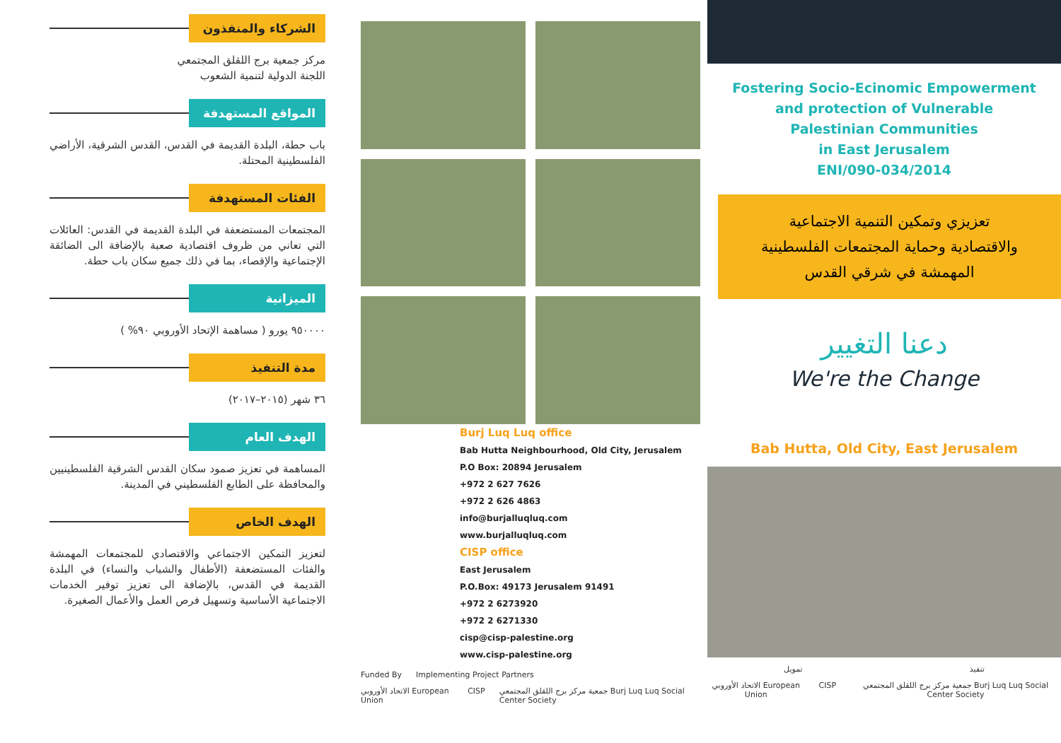الشركاء والمنفذون
مركز جمعية برج اللقلق المجتمعي
اللجنة الدولية لتنمية الشعوب
المواقع المستهدفة
باب حطة، البلدة القديمة في القدس، القدس الشرقية، الأراضي الفلسطينية المحتلة.
الفئات المستهدفة
المجتمعات المستضعفة في البلدة القديمة في القدس: العائلات التي تعاني من ظروف اقتصادية صعبة بالإضافة الى الضائقة الإجتماعية والإقصاء، بما في ذلك جميع سكان باب حطة.
الميزانية
٩٥٠٠٠٠ يورو ( مساهمة الإتحاد الأوروبي ٩٠% )
مدة التنفيذ
٣٦ شهر (٢٠١٥–٢٠١٧)
الهدف العام
المساهمة في تعزيز صمود سكان القدس الشرقية الفلسطينيين والمحافظة على الطابع الفلسطيني في المدينة.
الهدف الخاص
لتعزيز التمكين الاجتماعي والاقتصادي للمجتمعات المهمشة والفئات المستضعفة (الأطفال والشباب والنساء) في البلدة القديمة في القدس، بالإضافة الى تعزيز توفير الخدمات الاجتماعية الأساسية وتسهيل فرص العمل والأعمال الصغيرة.
Burj Luq Luq office
Bab Hutta Neighbourhood, Old City, Jerusalem
P.O Box: 20894 Jerusalem
+972 2 627 7626
+972 2 626 4863
info@burjalluqluq.com
www.burjalluqluq.com
CISP office
East Jerusalem
P.O.Box: 49173 Jerusalem 91491
+972 2 6273920
+972 2 6271330
cisp@cisp-palestine.org
www.cisp-palestine.org
Funded By Implementing Project Partners
الاتحاد الأوروبي European Union CISP جمعية مركز برج اللقلق المجتمعي Burj Luq Luq Social Center Society
Fostering Socio-Ecinomic Empowerment
and protection of Vulnerable
Palestinian Communities
in East Jerusalem
ENI/090-034/2014
تعزيزي وتمكين التنمية الاجتماعية
والاقتصادية وحماية المجتمعات الفلسطينية
المهمشة في شرقي القدس
دعنا التغيير
We're the Change
Bab Hutta, Old City, East Jerusalem
تمويل تنفيذ
الاتحاد الأوروبي European Union CISP جمعية مركز برج اللقلق المجتمعي Burj Luq Luq Social Center Society